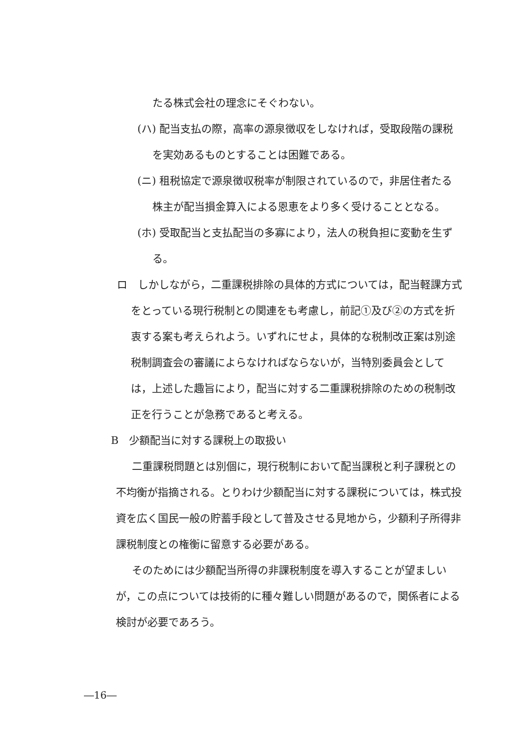たる株式会社の理念にそぐわない。
(ハ) 配当支払の際，高率の源泉徴収をしなければ，受取段階の課税を実効あるものとすることは困難である。
(ニ) 租税協定で源泉徴収税率が制限されているので，非居住者たる株主が配当損金算入による恩恵をより多く受けることとなる。
(ホ) 受取配当と支払配当の多寡により，法人の税負担に変動を生ずる。
ロ　しかしながら，二重課税排除の具体的方式については，配当軽課方式をとっている現行税制との関連をも考慮し，前記①及び②の方式を折衷する案も考えられよう。いずれにせよ，具体的な税制改正案は別途税制調査会の審議によらなければならないが，当特別委員会としては，上述した趣旨により，配当に対する二重課税排除のための税制改正を行うことが急務であると考える。
B　少額配当に対する課税上の取扱い
二重課税問題とは別個に，現行税制において配当課税と利子課税との不均衡が指摘される。とりわけ少額配当に対する課税については，株式投資を広く国民一般の貯蓄手段として普及させる見地から，少額利子所得非課税制度との権衡に留意する必要がある。
そのためには少額配当所得の非課税制度を導入することが望ましいが，この点については技術的に種々難しい問題があるので，関係者による検討が必要であろう。
―16―